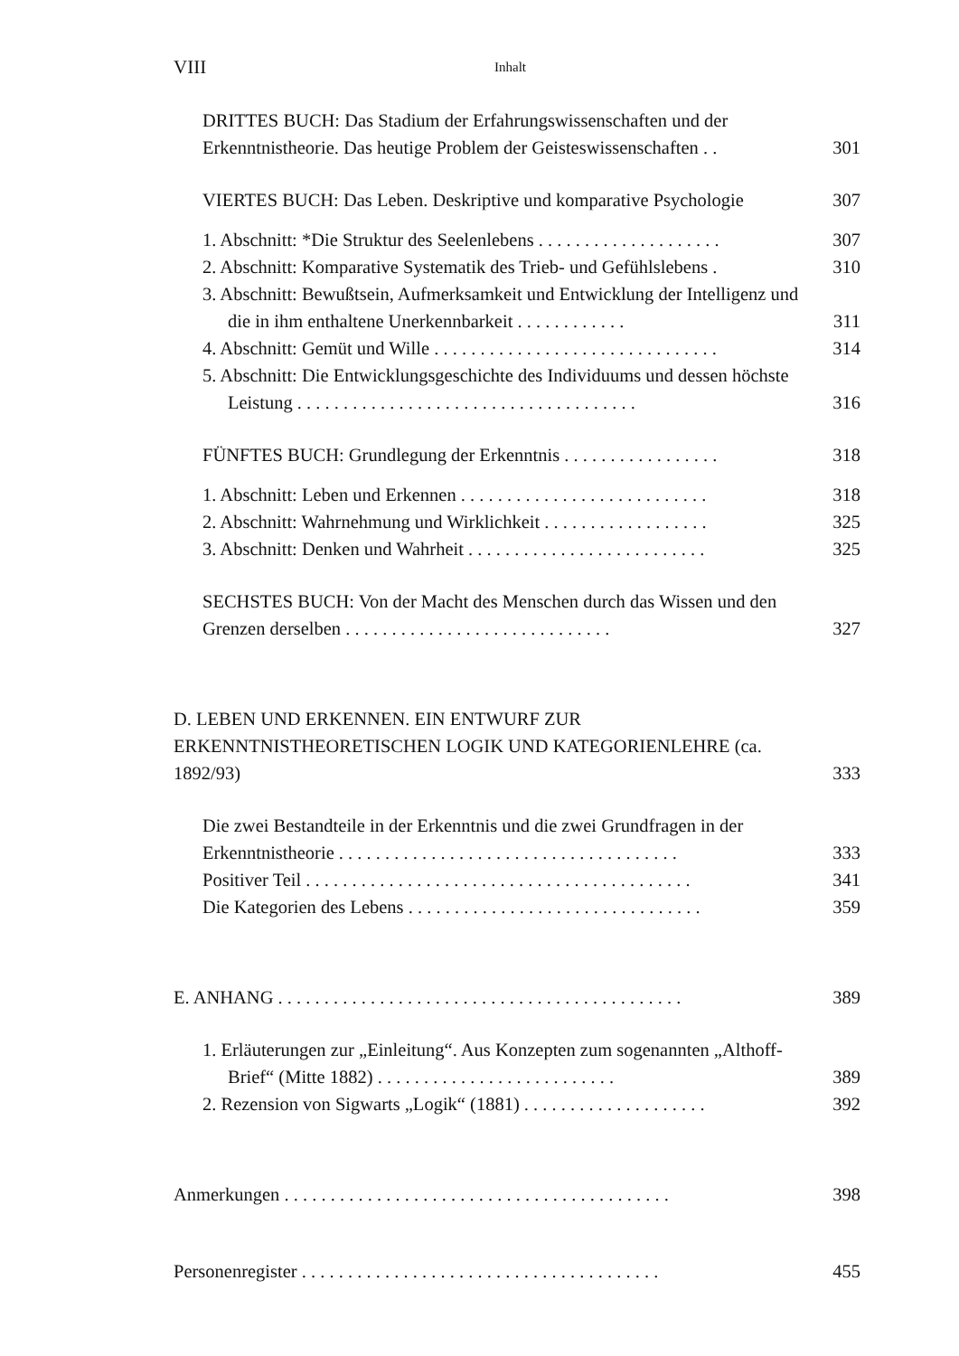VIII Inhalt
DRITTES BUCH: Das Stadium der Erfahrungswissenschaften und der Erkenntnistheorie. Das heutige Problem der Geisteswissenschaften . . 301
VIERTES BUCH: Das Leben. Deskriptive und komparative Psychologie 307
1. Abschnitt: *Die Struktur des Seelenlebens . . . . . . . . . . . . . . . . . . . . 307
2. Abschnitt: Komparative Systematik des Trieb- und Gefühlslebens . 310
3. Abschnitt: Bewußtsein, Aufmerksamkeit und Entwicklung der Intelligenz und die in ihm enthaltene Unerkennbarkeit . . . . . . . . . . . . 311
4. Abschnitt: Gemüt und Wille . . . . . . . . . . . . . . . . . . . . . . . . . . . . . . . 314
5. Abschnitt: Die Entwicklungsgeschichte des Individuums und dessen höchste Leistung . . . . . . . . . . . . . . . . . . . . . . . . . . . . . . . . . . . . . 316
FÜNFTES BUCH: Grundlegung der Erkenntnis . . . . . . . . . . . . . . . . . 318
1. Abschnitt: Leben und Erkennen . . . . . . . . . . . . . . . . . . . . . . . . . . . 318
2. Abschnitt: Wahrnehmung und Wirklichkeit . . . . . . . . . . . . . . . . . . 325
3. Abschnitt: Denken und Wahrheit . . . . . . . . . . . . . . . . . . . . . . . . . . 325
SECHSTES BUCH: Von der Macht des Menschen durch das Wissen und den Grenzen derselben . . . . . . . . . . . . . . . . . . . . . . . . . . . . . 327
D. LEBEN UND ERKENNEN. EIN ENTWURF ZUR ERKENNTNISTHEORETISCHEN LOGIK UND KATEGORIENLEHRE (ca. 1892/93) 333
Die zwei Bestandteile in der Erkenntnis und die zwei Grundfragen in der Erkenntnistheorie . . . . . . . . . . . . . . . . . . . . . . . . . . . . . . . . . . . . . 333
Positiver Teil . . . . . . . . . . . . . . . . . . . . . . . . . . . . . . . . . . . . . . . . . . 341
Die Kategorien des Lebens . . . . . . . . . . . . . . . . . . . . . . . . . . . . . . . . 359
E. ANHANG . . . . . . . . . . . . . . . . . . . . . . . . . . . . . . . . . . . . . . . . . . . . 389
1. Erläuterungen zur „Einleitung“. Aus Konzepten zum sogenannten „Althoff-Brief“ (Mitte 1882) . . . . . . . . . . . . . . . . . . . . . . . . . . 389
2. Rezension von Sigwarts „Logik“ (1881) . . . . . . . . . . . . . . . . . . . . 392
Anmerkungen . . . . . . . . . . . . . . . . . . . . . . . . . . . . . . . . . . . . . . . . . . 398
Personenregister . . . . . . . . . . . . . . . . . . . . . . . . . . . . . . . . . . . . . . . 455